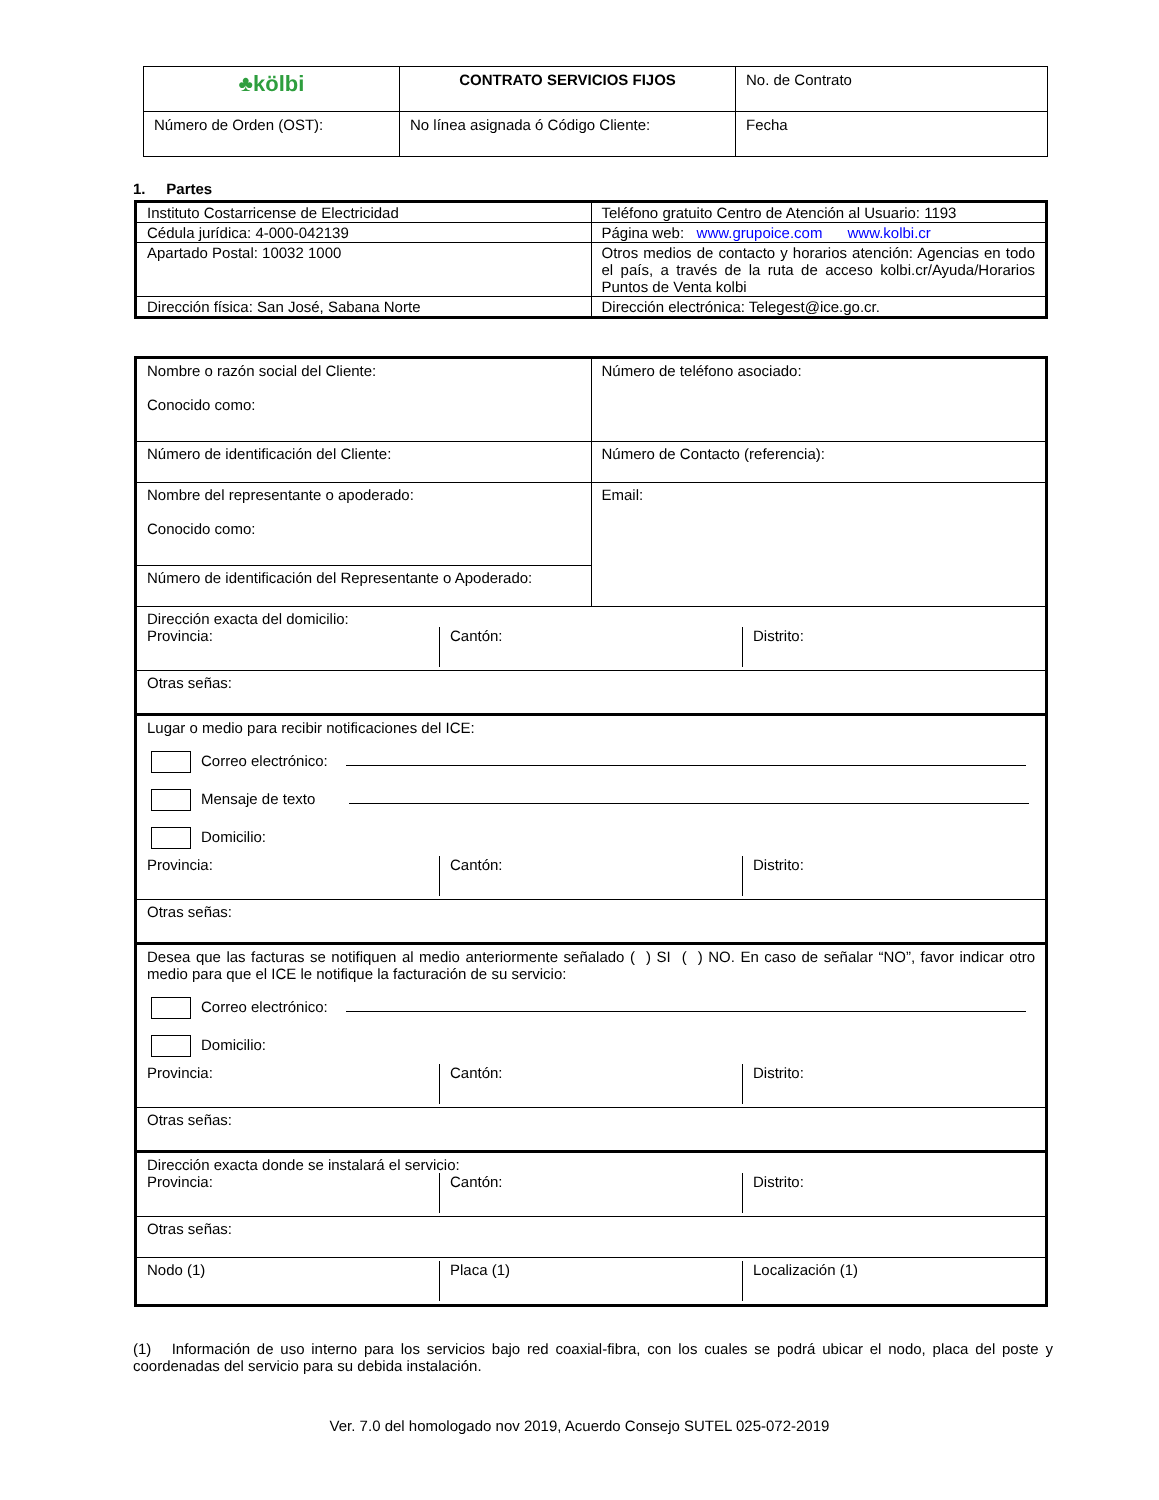| ♣kölbi | CONTRATO SERVICIOS FIJOS | No. de Contrato |
| Número de Orden (OST): | No línea asignada ó Código Cliente: | Fecha |
1. Partes
| Instituto Costarricense de Electricidad | Teléfono gratuito Centro de Atención al Usuario: 1193 |
| Cédula jurídica: 4-000-042139 | Página web: www.grupoice.com www.kolbi.cr |
| Apartado Postal: 10032 1000 | Otros medios de contacto y horarios atención: Agencias en todo el país, a través de la ruta de acceso kolbi.cr/Ayuda/Horarios Puntos de Venta kolbi |
| Dirección física: San José, Sabana Norte | Dirección electrónica: Telegest@ice.go.cr. |
| Nombre o razón social del Cliente: Conocido como: | Número de teléfono asociado: |
| Número de identificación del Cliente: | Número de Contacto (referencia): |
| Nombre del representante o apoderado: Conocido como: | Email: |
| Número de identificación del Representante o Apoderado: | |
| Dirección exacta del domicilio: Provincia: Cantón: Distrito: | |
| Otras señas: | |
| Lugar o medio para recibir notificaciones del ICE: Correo electrónico: Mensaje de texto Domicilio: Provincia: Cantón: Distrito: | |
| Otras señas: | |
| Desea que las facturas se notifiquen al medio anteriormente señalado ( ) SI ( ) NO. En caso de señalar “NO”, favor indicar otro medio para que el ICE le notifique la facturación de su servicio: Correo electrónico: Domicilio: Provincia: Cantón: Distrito: | |
| Otras señas: | |
| Dirección exacta donde se instalará el servicio: Provincia: Cantón: Distrito: | |
| Otras señas: | |
| Nodo (1) Placa (1) Localización (1) | |
(1) Información de uso interno para los servicios bajo red coaxial-fibra, con los cuales se podrá ubicar el nodo, placa del poste y coordenadas del servicio para su debida instalación.
Ver. 7.0 del homologado nov 2019, Acuerdo Consejo SUTEL 025-072-2019